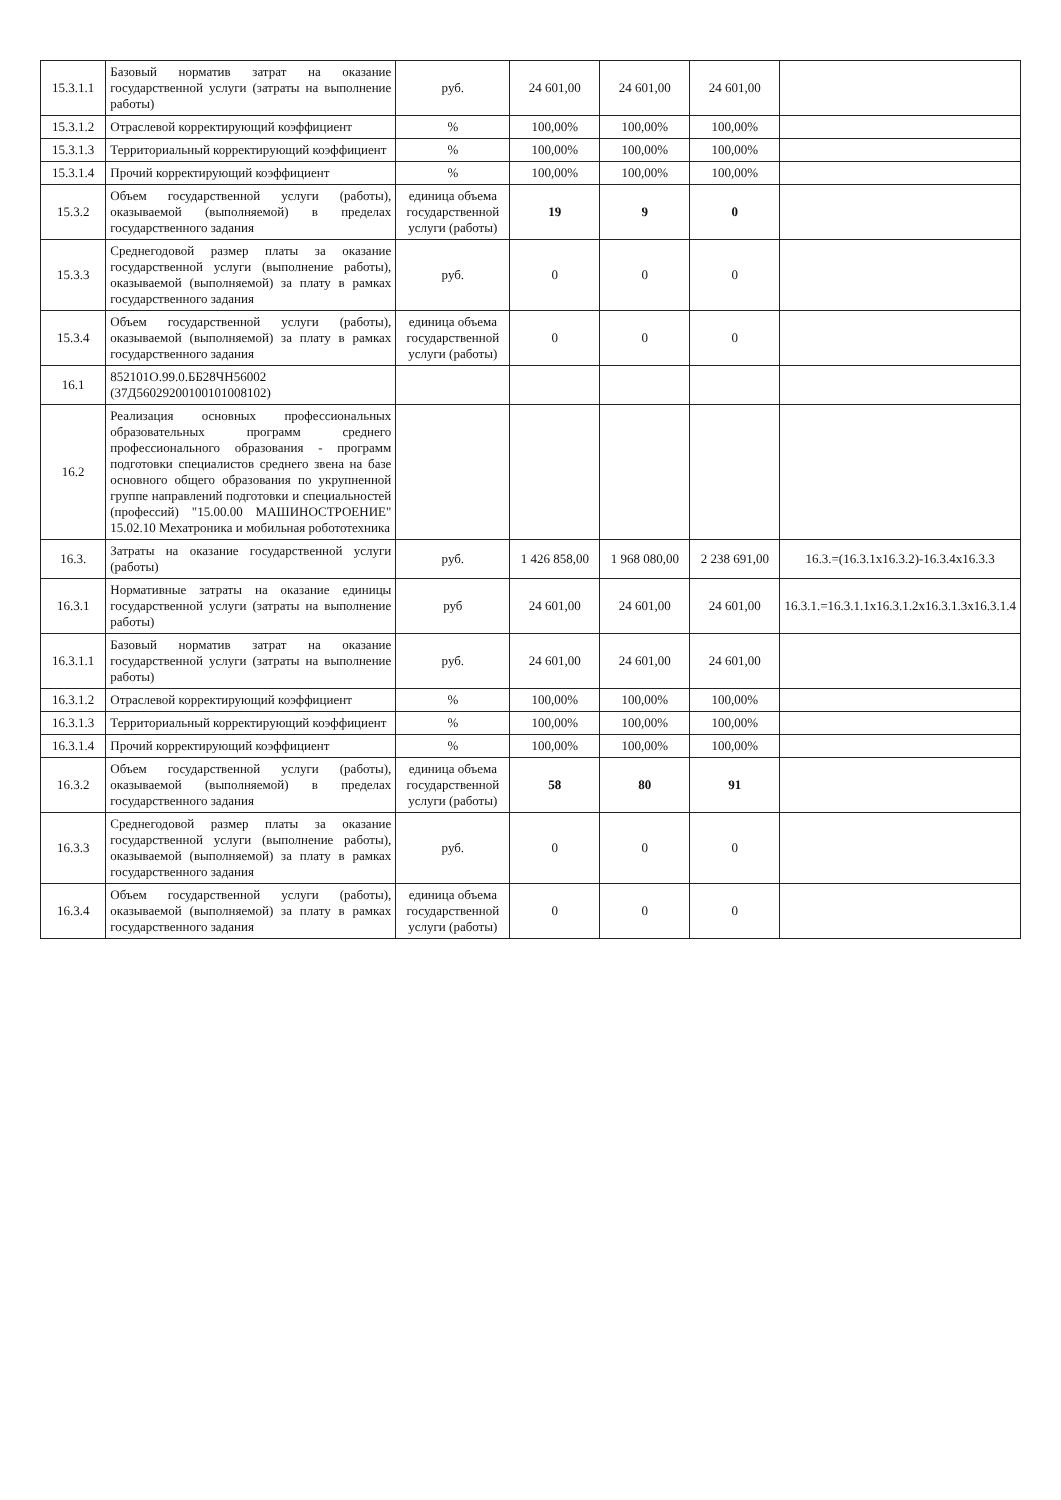| 15.3.1.1 | Базовый норматив затрат на оказание государственной услуги (затраты на выполнение работы) | руб. | 24 601,00 | 24 601,00 | 24 601,00 | |
| 15.3.1.2 | Отраслевой корректирующий коэффициент | % | 100,00% | 100,00% | 100,00% | |
| 15.3.1.3 | Территориальный корректирующий коэффициент | % | 100,00% | 100,00% | 100,00% | |
| 15.3.1.4 | Прочий корректирующий коэффициент | % | 100,00% | 100,00% | 100,00% | |
| 15.3.2 | Объем государственной услуги (работы), оказываемой (выполняемой) в пределах государственного задания | единица объема государственной услуги (работы) | 19 | 9 | 0 | |
| 15.3.3 | Среднегодовой размер платы за оказание государственной услуги (выполнение работы), оказываемой (выполняемой) за плату в рамках государственного задания | руб. | 0 | 0 | 0 | |
| 15.3.4 | Объем государственной услуги (работы), оказываемой (выполняемой) за плату в рамках государственного задания | единица объема государственной услуги (работы) | 0 | 0 | 0 | |
| 16.1 | 852101О.99.0.ББ28ЧН56002 (37Д56029200100101008102) | | | | | |
| 16.2 | Реализация основных профессиональных образовательных программ среднего профессионального образования - программ подготовки специалистов среднего звена на базе основного общего образования по укрупненной группе направлений подготовки и специальностей (профессий) "15.00.00 МАШИНОСТРОЕНИЕ" 15.02.10 Мехатроника и мобильная робототехника | | | | | |
| 16.3. | Затраты на оказание государственной услуги (работы) | руб. | 1 426 858,00 | 1 968 080,00 | 2 238 691,00 | 16.3.=(16.3.1х16.3.2)-16.3.4х16.3.3 |
| 16.3.1 | Нормативные затраты на оказание единицы государственной услуги (затраты на выполнение работы) | руб | 24 601,00 | 24 601,00 | 24 601,00 | 16.3.1.=16.3.1.1х16.3.1.2х16.3.1.3х16.3.1.4 |
| 16.3.1.1 | Базовый норматив затрат на оказание государственной услуги (затраты на выполнение работы) | руб. | 24 601,00 | 24 601,00 | 24 601,00 | |
| 16.3.1.2 | Отраслевой корректирующий коэффициент | % | 100,00% | 100,00% | 100,00% | |
| 16.3.1.3 | Территориальный корректирующий коэффициент | % | 100,00% | 100,00% | 100,00% | |
| 16.3.1.4 | Прочий корректирующий коэффициент | % | 100,00% | 100,00% | 100,00% | |
| 16.3.2 | Объем государственной услуги (работы), оказываемой (выполняемой) в пределах государственного задания | единица объема государственной услуги (работы) | 58 | 80 | 91 | |
| 16.3.3 | Среднегодовой размер платы за оказание государственной услуги (выполнение работы), оказываемой (выполняемой) за плату в рамках государственного задания | руб. | 0 | 0 | 0 | |
| 16.3.4 | Объем государственной услуги (работы), оказываемой (выполняемой) за плату в рамках государственного задания | единица объема государственной услуги (работы) | 0 | 0 | 0 | |